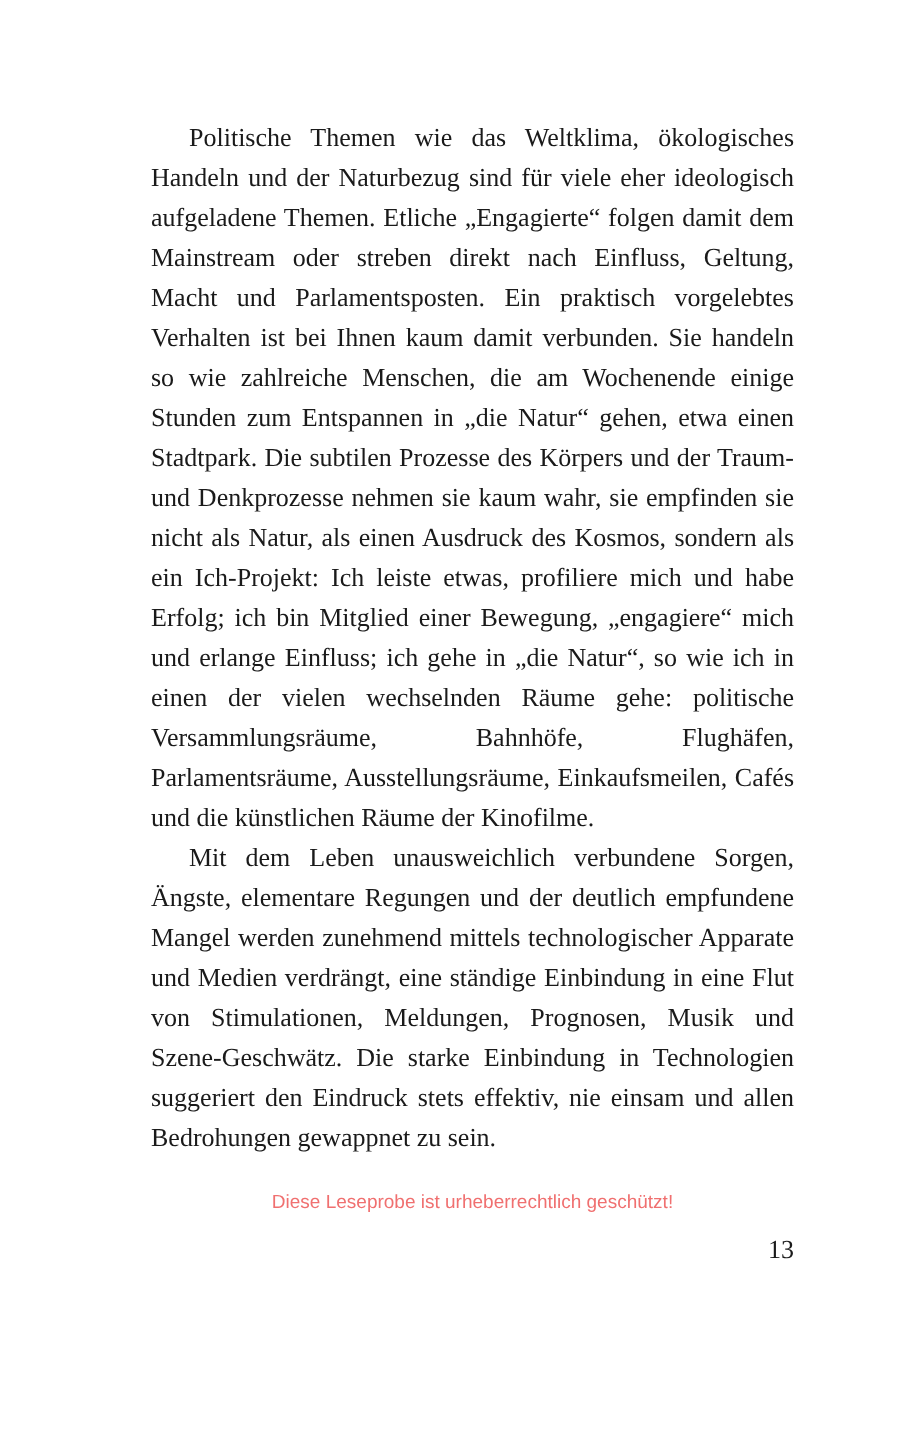Politische Themen wie das Weltklima, ökologisches Handeln und der Naturbezug sind für viele eher ideolo­gisch aufgeladene Themen. Etliche „Engagierte“ folgen damit dem Mainstream oder streben direkt nach Ein­fluss, Geltung, Macht und Parlamentsposten. Ein prak­tisch vorgelebtes Verhalten ist bei Ihnen kaum damit verbunden. Sie handeln so wie zahlreiche Menschen, die am Wochenende einige Stunden zum Entspannen in „die Natur“ gehen, etwa einen Stadtpark. Die subtilen Prozesse des Körpers und der Traum- und Denkprozes­se nehmen sie kaum wahr, sie empfinden sie nicht als Natur, als einen Ausdruck des Kosmos, sondern als ein Ich-Projekt: Ich leiste etwas, profiliere mich und habe Erfolg; ich bin Mitglied einer Bewegung, „engagiere“ mich und erlange Einfluss; ich gehe in „die Natur“, so wie ich in einen der vielen wechselnden Räume gehe: politische Versammlungsräume, Bahnhöfe, Flughäfen, Parlamentsräume, Ausstellungsräume, Einkaufsmeilen, Cafés und die künstlichen Räume der Kinofilme.
Mit dem Leben unausweichlich verbundene Sorgen, Ängste, elementare Regungen und der deutlich empfun­dene Mangel werden zunehmend mittels technologi­scher Apparate und Medien verdrängt, eine ständige Einbindung in eine Flut von Stimulationen, Meldungen, Prognosen, Musik und Szene-Geschwätz. Die starke Einbindung in Technologien suggeriert den Eindruck stets effektiv, nie einsam und allen Bedrohungen ge­wappnet zu sein.
Diese Leseprobe ist urheberrechtlich geschützt!
13